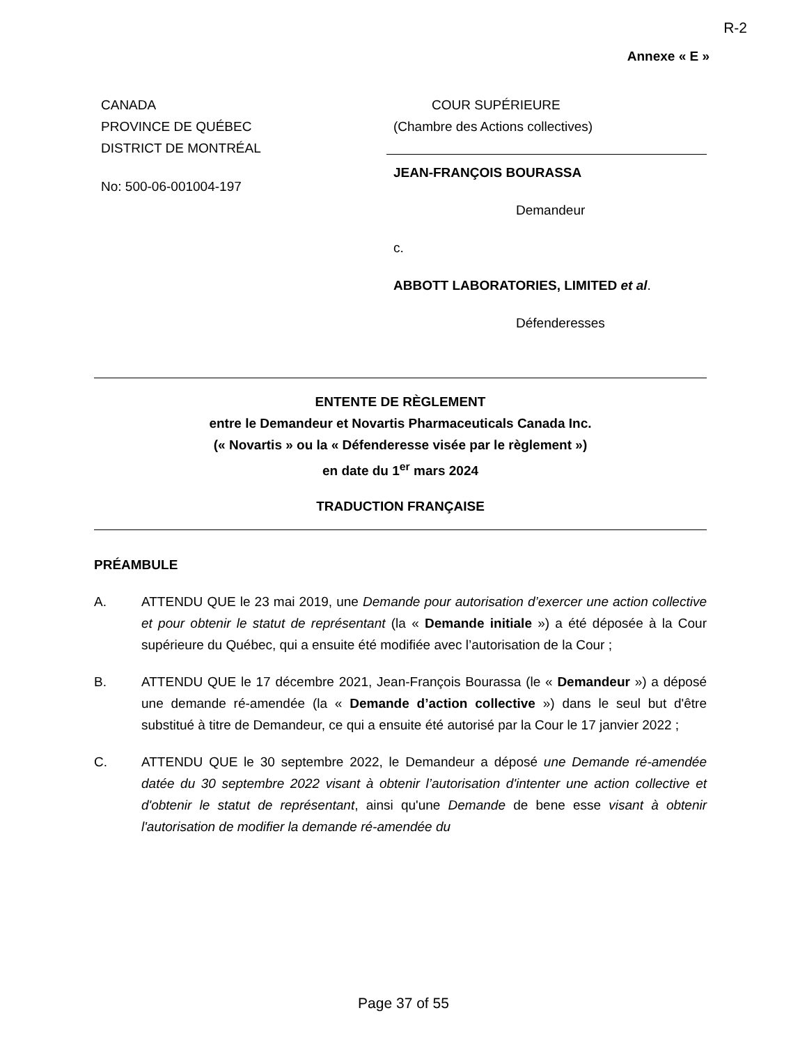R-2
Annexe « E »
CANADA
PROVINCE DE QUÉBEC
DISTRICT DE MONTRÉAL
No: 500-06-001004-197
COUR SUPÉRIEURE
(Chambre des Actions collectives)
JEAN-FRANÇOIS BOURASSA
Demandeur
c.
ABBOTT LABORATORIES, LIMITED et al.
Défenderesses
ENTENTE DE RÈGLEMENT
entre le Demandeur et Novartis Pharmaceuticals Canada Inc.
(« Novartis » ou la « Défenderesse visée par le règlement »)
en date du 1<sup>er</sup> mars 2024
TRADUCTION FRANÇAISE
PRÉAMBULE
A. ATTENDU QUE le 23 mai 2019, une Demande pour autorisation d’exercer une action collective et pour obtenir le statut de représentant (la « Demande initiale ») a été déposée à la Cour supérieure du Québec, qui a ensuite été modifiée avec l’autorisation de la Cour ;
B. ATTENDU QUE le 17 décembre 2021, Jean-François Bourassa (le « Demandeur ») a déposé une demande ré-amendée (la « Demande d’action collective ») dans le seul but d'être substitué à titre de Demandeur, ce qui a ensuite été autorisé par la Cour le 17 janvier 2022 ;
C. ATTENDU QUE le 30 septembre 2022, le Demandeur a déposé une Demande ré-amendée datée du 30 septembre 2022 visant à obtenir l’autorisation d'intenter une action collective et d'obtenir le statut de représentant, ainsi qu'une Demande de bene esse visant à obtenir l'autorisation de modifier la demande ré-amendée du
Page 37 of 55